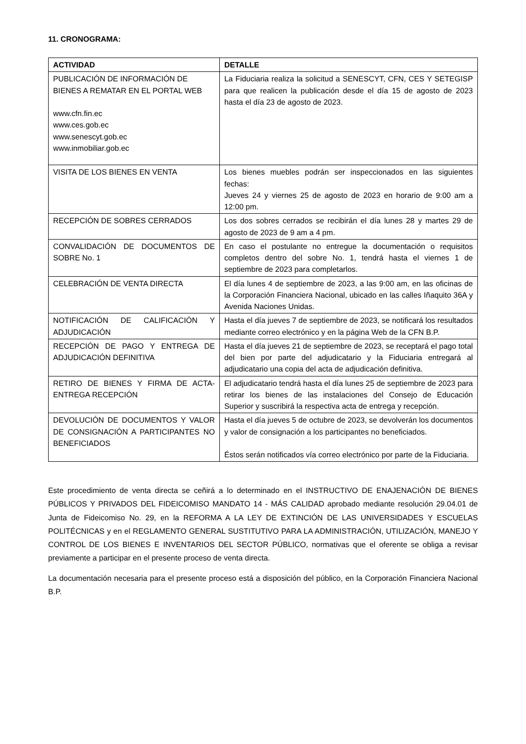11. CRONOGRAMA:
| ACTIVIDAD | DETALLE |
| --- | --- |
| PUBLICACIÓN DE INFORMACIÓN DE BIENES A REMATAR EN EL PORTAL WEB www.cfn.fin.ec www.ces.gob.ec www.senescyt.gob.ec www.inmobiliar.gob.ec | La Fiduciaria realiza la solicitud a SENESCYT, CFN, CES Y SETEGISP para que realicen la publicación desde el día 15 de agosto de 2023 hasta el día 23 de agosto de 2023. |
| VISITA DE LOS BIENES EN VENTA | Los bienes muebles podrán ser inspeccionados en las siguientes fechas: Jueves 24 y viernes 25 de agosto de 2023 en horario de 9:00 am a 12:00 pm. |
| RECEPCIÓN DE SOBRES CERRADOS | Los dos sobres cerrados se recibirán el día lunes 28 y martes 29 de agosto de 2023 de 9 am a 4 pm. |
| CONVALIDACIÓN DE DOCUMENTOS DE SOBRE No. 1 | En caso el postulante no entregue la documentación o requisitos completos dentro del sobre No. 1, tendrá hasta el viernes 1 de septiembre de 2023 para completarlos. |
| CELEBRACIÓN DE VENTA DIRECTA | El día lunes 4 de septiembre de 2023, a las 9:00 am, en las oficinas de la Corporación Financiera Nacional, ubicado en las calles Iñaquito 36A y Avenida Naciones Unidas. |
| NOTIFICACIÓN DE CALIFICACIÓN Y ADJUDICACIÓN | Hasta el día jueves 7 de septiembre de 2023, se notificará los resultados mediante correo electrónico y en la página Web de la CFN B.P. |
| RECEPCIÓN DE PAGO Y ENTREGA DE ADJUDICACIÓN DEFINITIVA | Hasta el día jueves 21 de septiembre de 2023, se receptará el pago total del bien por parte del adjudicatario y la Fiduciaria entregará al adjudicatario una copia del acta de adjudicación definitiva. |
| RETIRO DE BIENES Y FIRMA DE ACTA-ENTREGA RECEPCIÓN | El adjudicatario tendrá hasta el día lunes 25 de septiembre de 2023 para retirar los bienes de las instalaciones del Consejo de Educación Superior y suscribirá la respectiva acta de entrega y recepción. |
| DEVOLUCIÓN DE DOCUMENTOS Y VALOR DE CONSIGNACIÓN A PARTICIPANTES NO BENEFICIADOS | Hasta el día jueves 5 de octubre de 2023, se devolverán los documentos y valor de consignación a los participantes no beneficiados. Éstos serán notificados vía correo electrónico por parte de la Fiduciaria. |
Este procedimiento de venta directa se ceñirá a lo determinado en el INSTRUCTIVO DE ENAJENACIÓN DE BIENES PÚBLICOS Y PRIVADOS DEL FIDEICOMISO MANDATO 14 - MÁS CALIDAD aprobado mediante resolución 29.04.01 de Junta de Fideicomiso No. 29, en la REFORMA A LA LEY DE EXTINCIÓN DE LAS UNIVERSIDADES Y ESCUELAS POLITÉCNICAS y en el REGLAMENTO GENERAL SUSTITUTIVO PARA LA ADMINISTRACIÓN, UTILIZACIÓN, MANEJO Y CONTROL DE LOS BIENES E INVENTARIOS DEL SECTOR PÚBLICO, normativas que el oferente se obliga a revisar previamente a participar en el presente proceso de venta directa.
La documentación necesaria para el presente proceso está a disposición del público, en la Corporación Financiera Nacional B.P.